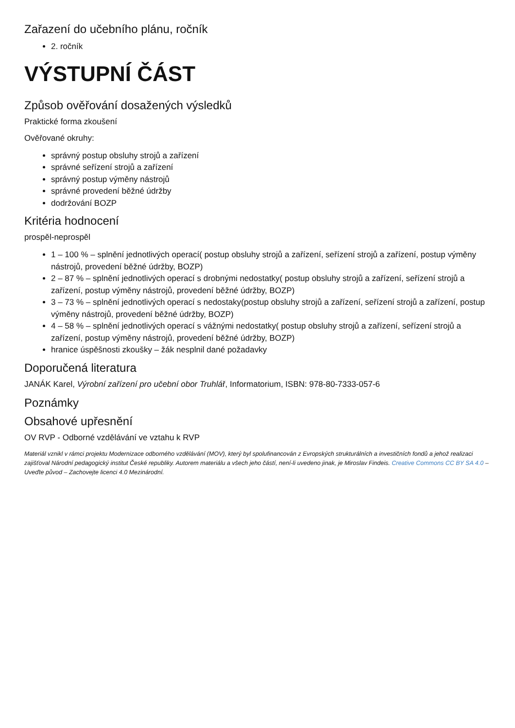Zařazení do učebního plánu, ročník
2. ročník
VÝSTUPNÍ ČÁST
Způsob ověřování dosažených výsledků
Praktické forma zkoušení
Ověřované okruhy:
správný postup obsluhy strojů a zařízení
správné seřízení strojů a zařízení
správný postup výměny nástrojů
správné provedení běžné údržby
dodržování BOZP
Kritéria hodnocení
prospěl-neprospěl
1 – 100 % – splnění jednotlivých operací( postup obsluhy strojů a zařízení, seřízení strojů a zařízení, postup výměny nástrojů, provedení běžné údržby, BOZP)
2 – 87 % – splnění jednotlivých operací s drobnými nedostatky( postup obsluhy strojů a zařízení, seřízení strojů a zařízení, postup výměny nástrojů, provedení běžné údržby, BOZP)
3 – 73 % – splnění jednotlivých operací s nedostaky(postup obsluhy strojů a zařízení, seřízení strojů a zařízení, postup výměny nástrojů, provedení běžné údržby, BOZP)
4 – 58 % – splnění jednotlivých operací s vážnými nedostatky( postup obsluhy strojů a zařízení, seřízení strojů a zařízení, postup výměny nástrojů, provedení běžné údržby, BOZP)
hranice úspěšnosti zkoušky – žák nesplnil dané požadavky
Doporučená literatura
JANÁK Karel, Výrobní zařízení pro učební obor Truhlář, Informatorium, ISBN: 978-80-7333-057-6
Poznámky
Obsahové upřesnění
OV RVP - Odborné vzdělávání ve vztahu k RVP
Materiál vznikl v rámci projektu Modernizace odborného vzdělávání (MOV), který byl spolufinancován z Evropských strukturálních a investičních fondů a jehož realizaci zajišťoval Národní pedagogický institut České republiky. Autorem materiálu a všech jeho částí, není-li uvedeno jinak, je Miroslav Findeis. Creative Commons CC BY SA 4.0 – Uveďte původ – Zachovejte licenci 4.0 Mezinárodní.